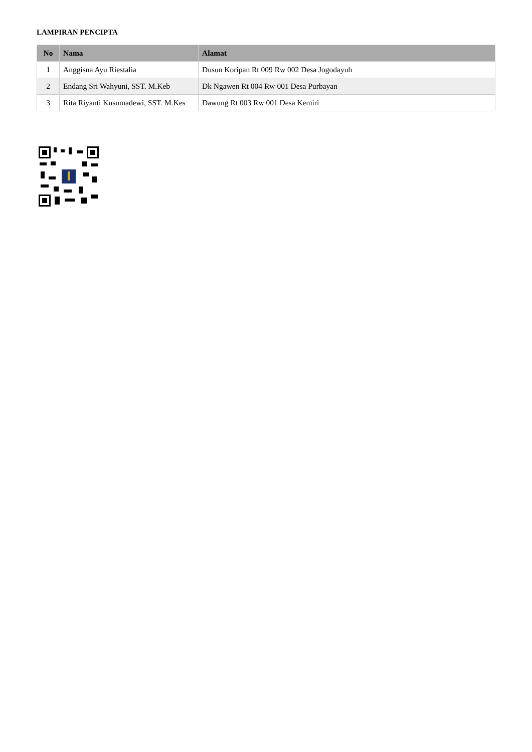LAMPIRAN PENCIPTA
| No | Nama | Alamat |
| --- | --- | --- |
| 1 | Anggisna Ayu Riestalia | Dusun Koripan Rt 009 Rw 002 Desa Jogodayuh |
| 2 | Endang Sri Wahyuni, SST. M.Keb | Dk Ngawen Rt 004 Rw 001 Desa Purbayan |
| 3 | Rita Riyanti Kusumadewi, SST. M.Kes | Dawung Rt 003 Rw 001 Desa Kemiri |